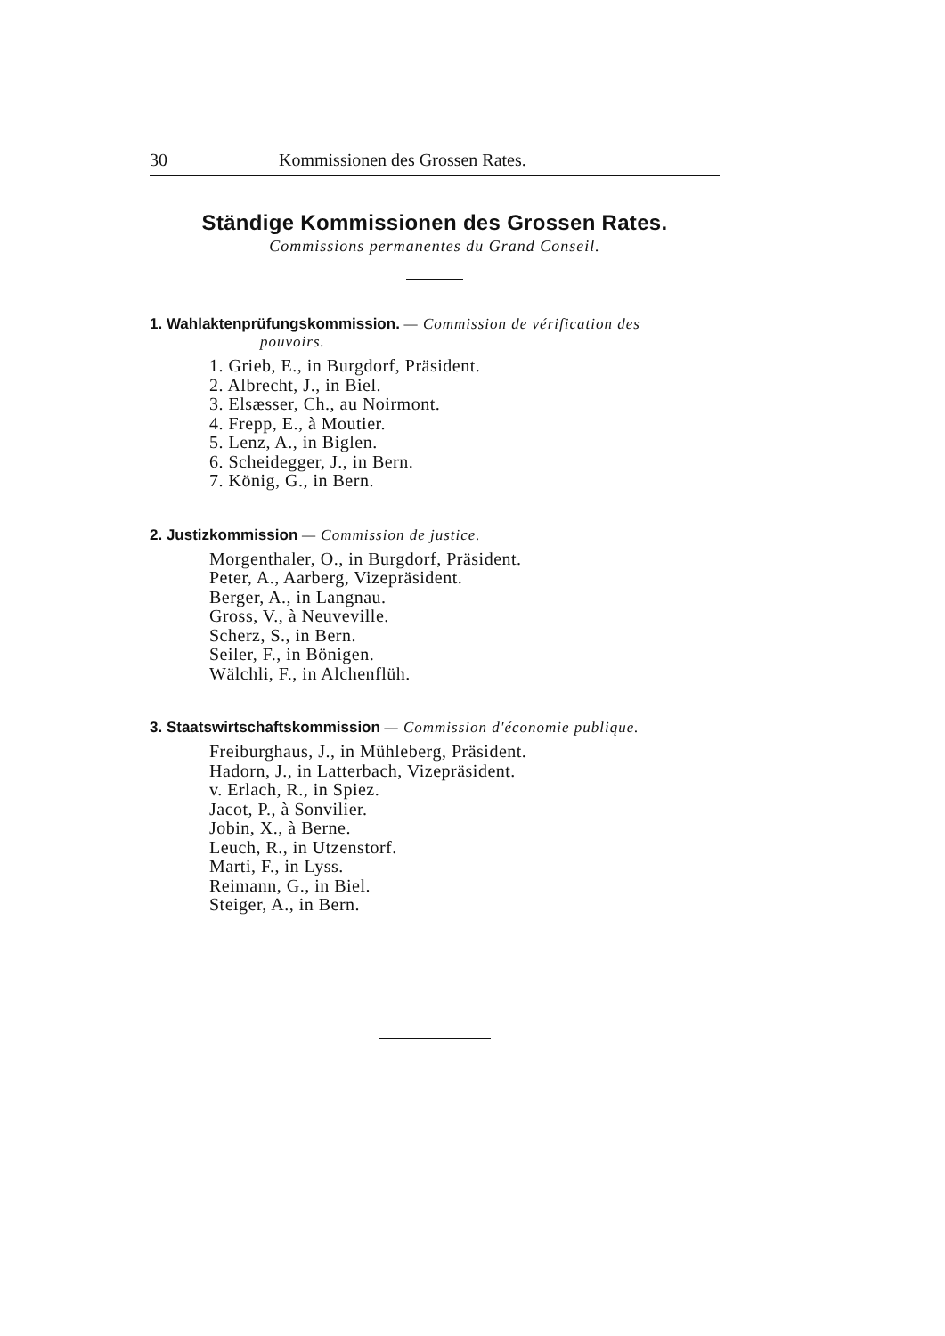30 Kommissionen des Grossen Rates.
Ständige Kommissionen des Grossen Rates.
Commissions permanentes du Grand Conseil.
1. Wahlaktenprüfungskommission. — Commission de vérification des
pouvoirs.
1. Grieb, E., in Burgdorf, Präsident.
2. Albrecht, J., in Biel.
3. Elsæsser, Ch., au Noirmont.
4. Frepp, E., à Moutier.
5. Lenz, A., in Biglen.
6. Scheidegger, J., in Bern.
7. König, G., in Bern.
2. Justizkommission — Commission de justice.
Morgenthaler, O., in Burgdorf, Präsident.
Peter, A., Aarberg, Vizepräsident.
Berger, A., in Langnau.
Gross, V., à Neuveville.
Scherz, S., in Bern.
Seiler, F., in Bönigen.
Wälchli, F., in Alchenflüh.
3. Staatswirtschaftskommission — Commission d'économie publique.
Freiburghaus, J., in Mühleberg, Präsident.
Hadorn, J., in Latterbach, Vizepräsident.
v. Erlach, R., in Spiez.
Jacot, P., à Sonvilier.
Jobin, X., à Berne.
Leuch, R., in Utzenstorf.
Marti, F., in Lyss.
Reimann, G., in Biel.
Steiger, A., in Bern.